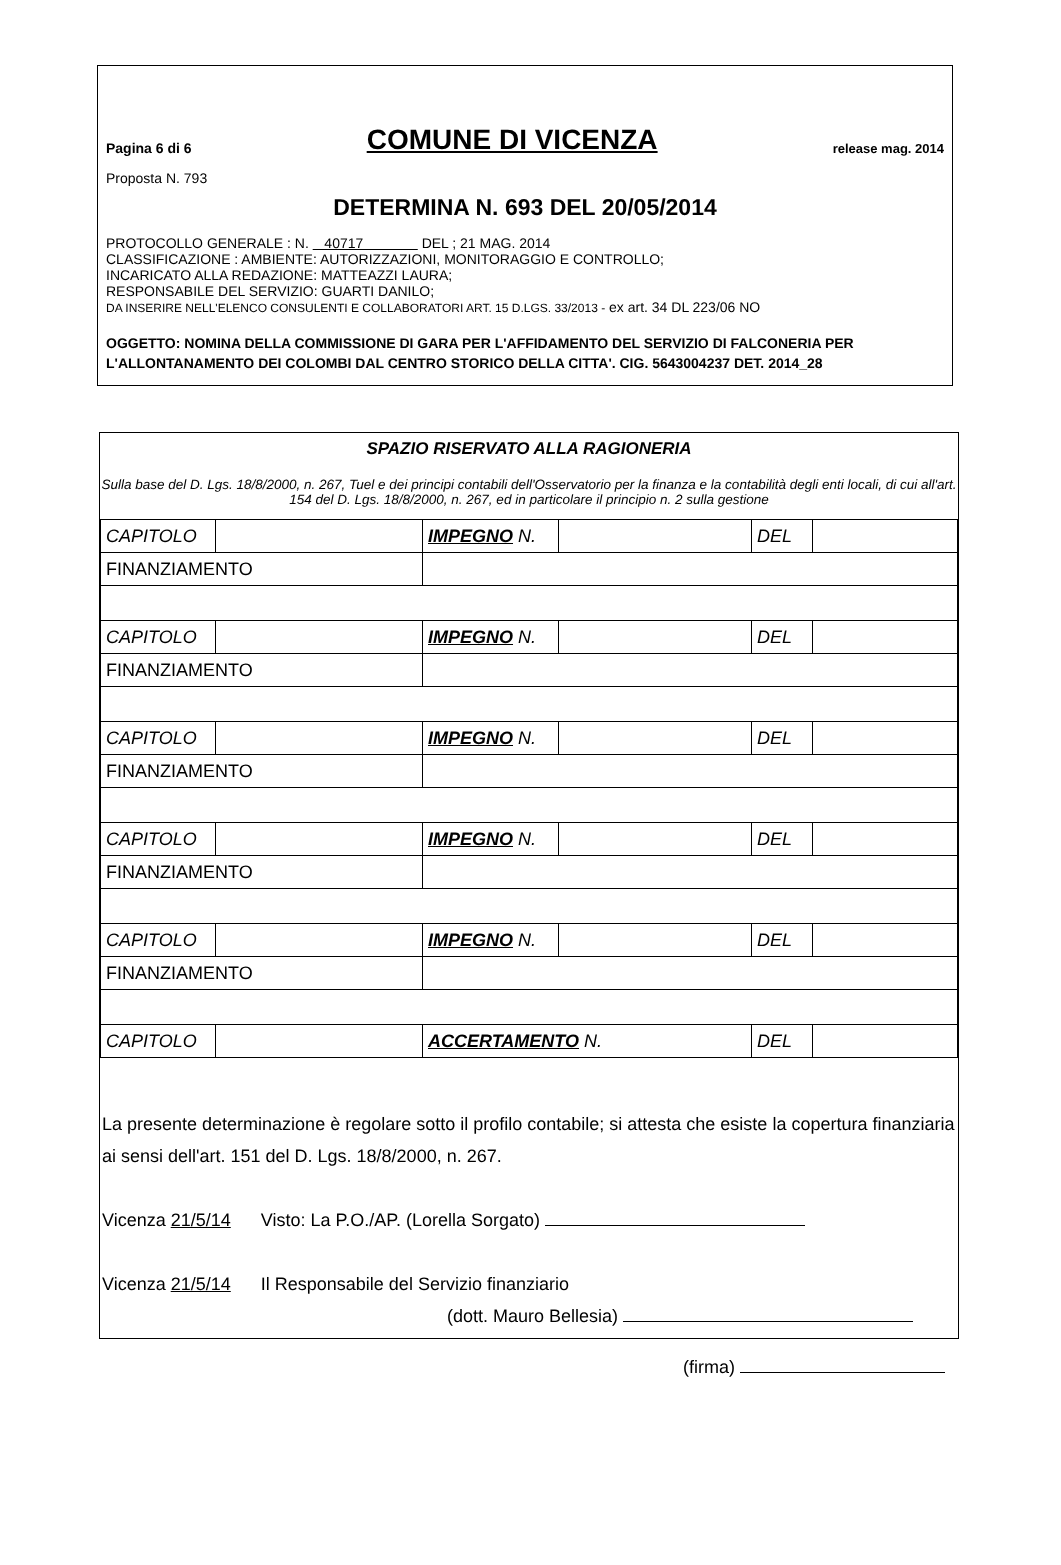Pagina 6 di 6 COMUNE DI VICENZA release mag. 2014
Proposta N. 793
DETERMINA N. 693 DEL 20/05/2014
PROTOCOLLO GENERALE : N. 40717 DEL ; 21 MAG. 2014
CLASSIFICAZIONE : AMBIENTE: AUTORIZZAZIONI, MONITORAGGIO E CONTROLLO;
INCARICATO ALLA REDAZIONE: MATTEAZZI LAURA;
RESPONSABILE DEL SERVIZIO: GUARTI DANILO;
DA INSERIRE NELL'ELENCO CONSULENTI E COLLABORATORI ART. 15 D.LGS. 33/2013 - ex art. 34 DL 223/06 NO
OGGETTO: NOMINA DELLA COMMISSIONE DI GARA PER L'AFFIDAMENTO DEL SERVIZIO DI FALCONERIA PER L'ALLONTANAMENTO DEI COLOMBI DAL CENTRO STORICO DELLA CITTA'. CIG. 5643004237 DET. 2014_28
SPAZIO RISERVATO ALLA RAGIONERIA
Sulla base del D. Lgs. 18/8/2000, n. 267, Tuel e dei principi contabili dell'Osservatorio per la finanza e la contabilità degli enti locali, di cui all'art. 154 del D. Lgs. 18/8/2000, n. 267, ed in particolare il principio n. 2 sulla gestione
| CAPITOLO | | IMPEGNO N. | | DEL | |
| FINANZIAMENTO | | | | | |
| CAPITOLO | | IMPEGNO N. | | DEL | |
| FINANZIAMENTO | | | | | |
| CAPITOLO | | IMPEGNO N. | | DEL | |
| FINANZIAMENTO | | | | | |
| CAPITOLO | | IMPEGNO N. | | DEL | |
| FINANZIAMENTO | | | | | |
| CAPITOLO | | IMPEGNO N. | | DEL | |
| FINANZIAMENTO | | | | | |
| CAPITOLO | | ACCERTAMENTO N. | | DEL | |
La presente determinazione è regolare sotto il profilo contabile; si attesta che esiste la copertura finanziaria ai sensi dell'art. 151 del D. Lgs. 18/8/2000, n. 267.
Vicenza 21/5/14 Visto: La P.O./AP. (Lorella Sorgato)
Vicenza 21/5/14 Il Responsabile del Servizio finanziario
(dott. Mauro Bellesia)
(firma)